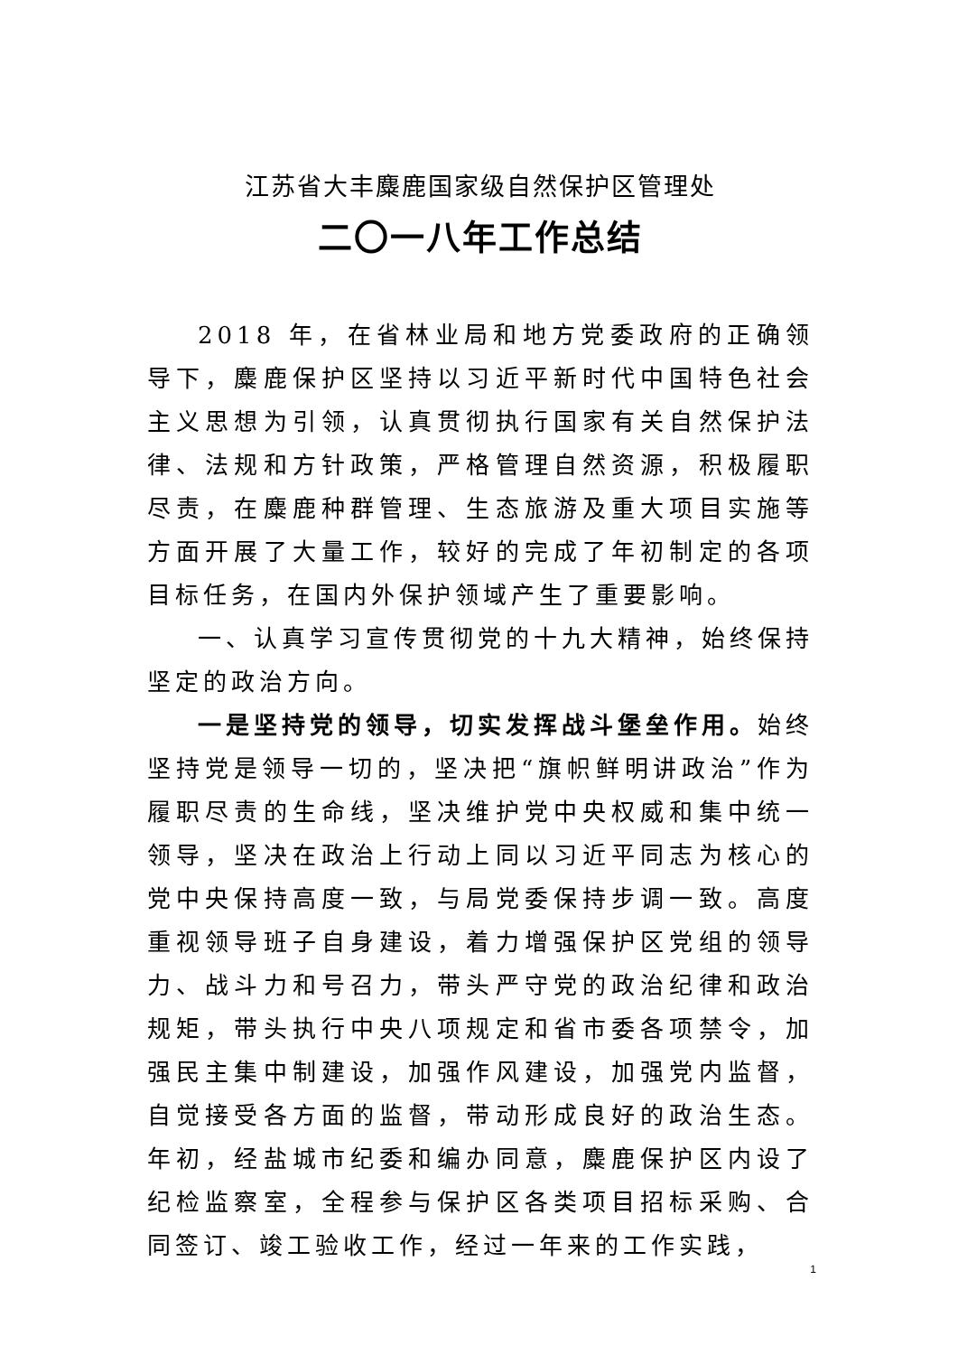江苏省大丰麋鹿国家级自然保护区管理处
二〇一八年工作总结
2018 年，在省林业局和地方党委政府的正确领导下，麋鹿保护区坚持以习近平新时代中国特色社会主义思想为引领，认真贯彻执行国家有关自然保护法律、法规和方针政策，严格管理自然资源，积极履职尽责，在麋鹿种群管理、生态旅游及重大项目实施等方面开展了大量工作，较好的完成了年初制定的各项目标任务，在国内外保护领域产生了重要影响。
一、认真学习宣传贯彻党的十九大精神，始终保持坚定的政治方向。
一是坚持党的领导，切实发挥战斗堡垒作用。始终坚持党是领导一切的，坚决把“旗帜鲜明讲政治”作为履职尽责的生命线，坚决维护党中央权威和集中统一领导，坚决在政治上行动上同以习近平同志为核心的党中央保持高度一致，与局党委保持步调一致。高度重视领导班子自身建设，着力增强保护区党组的领导力、战斗力和号召力，带头严守党的政治纪律和政治规矩，带头执行中央八项规定和省市委各项禁令，加强民主集中制建设，加强作风建设，加强党内监督，自觉接受各方面的监督，带动形成良好的政治生态。年初，经盐城市纪委和编办同意，麋鹿保护区内设了纪检监察室，全程参与保护区各类项目招标采购、合同签订、竣工验收工作，经过一年来的工作实践，
1